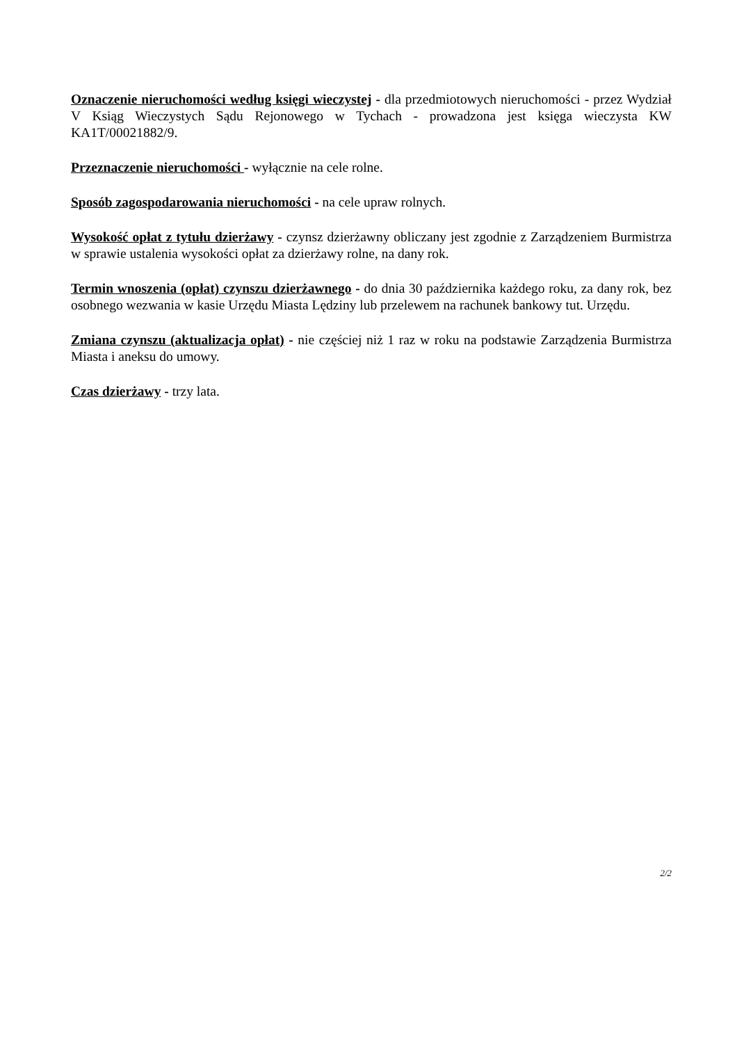Oznaczenie nieruchomości według księgi wieczystej - dla przedmiotowych nieruchomości - przez Wydział V Ksiąg Wieczystych Sądu Rejonowego w Tychach - prowadzona jest księga wieczysta KW KA1T/00021882/9.
Przeznaczenie nieruchomości - wyłącznie na cele rolne.
Sposób zagospodarowania nieruchomości - na cele upraw rolnych.
Wysokość opłat z tytułu dzierżawy - czynsz dzierżawny obliczany jest zgodnie z Zarządzeniem Burmistrza w sprawie ustalenia wysokości opłat za dzierżawy rolne, na dany rok.
Termin wnoszenia (opłat) czynszu dzierżawnego - do dnia 30 października każdego roku, za dany rok, bez osobnego wezwania w kasie Urzędu Miasta Lędziny lub przelewem na rachunek bankowy tut. Urzędu.
Zmiana czynszu (aktualizacja opłat) - nie częściej niż 1 raz w roku na podstawie Zarządzenia Burmistrza Miasta i aneksu do umowy.
Czas dzierżawy - trzy lata.
2/2